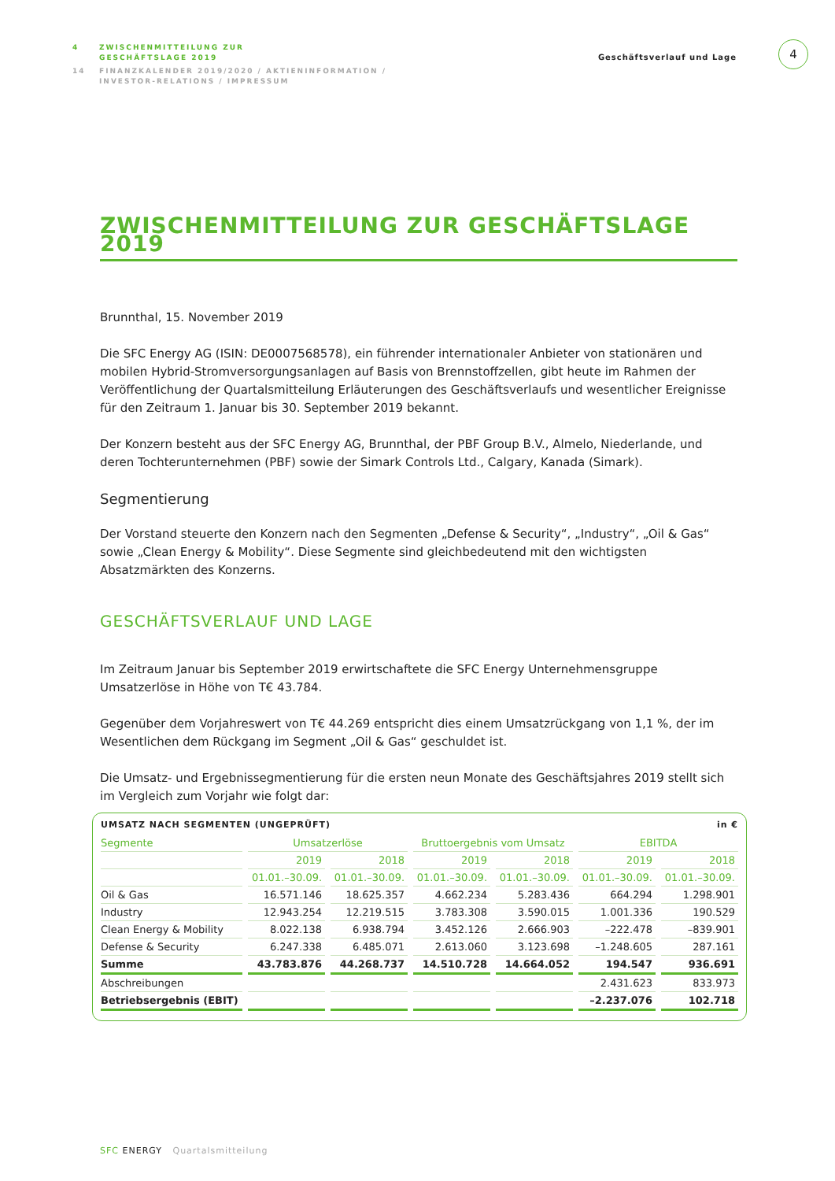4 ZWISCHENMITTEILUNG ZUR
GESCHÄFTSLAGE 2019
14 FINANZKALENDER 2019/2020 / AKTIENINFORMATION /
INVESTOR-RELATIONS / IMPRESSUM
Geschäftsverlauf und Lage
4
ZWISCHENMITTEILUNG ZUR GESCHÄFTSLAGE 2019
Brunnthal, 15. November 2019
Die SFC Energy AG (ISIN: DE0007568578), ein führender internationaler Anbieter von stationären und mobilen Hybrid-Stromversorgungsanlagen auf Basis von Brennstoffzellen, gibt heute im Rahmen der Veröffentlichung der Quartalsmitteilung Erläuterungen des Geschäftsverlaufs und wesentlicher Ereignisse für den Zeitraum 1. Januar bis 30. September 2019 bekannt.
Der Konzern besteht aus der SFC Energy AG, Brunnthal, der PBF Group B.V., Almelo, Niederlande, und deren Tochterunternehmen (PBF) sowie der Simark Controls Ltd., Calgary, Kanada (Simark).
Segmentierung
Der Vorstand steuerte den Konzern nach den Segmenten „Defense & Security“, „Industry“, „Oil & Gas“ sowie „Clean Energy & Mobility“. Diese Segmente sind gleichbedeutend mit den wichtigsten Absatzmärkten des Konzerns.
GESCHÄFTSVERLAUF UND LAGE
Im Zeitraum Januar bis September 2019 erwirtschaftete die SFC Energy Unternehmensgruppe Umsatzerlöse in Höhe von T€ 43.784.
Gegenüber dem Vorjahreswert von T€ 44.269 entspricht dies einem Umsatzrückgang von 1,1 %, der im Wesentlichen dem Rückgang im Segment „Oil & Gas“ geschuldet ist.
Die Umsatz- und Ergebnissegmentierung für die ersten neun Monate des Geschäftsjahres 2019 stellt sich im Vergleich zum Vorjahr wie folgt dar:
UMSATZ NACH SEGMENTEN (UNGEPRÜFT) in €
| Segmente | Umsatzerlöse | | Bruttoergebnis vom Umsatz | | EBITDA | |
| --- | --- | --- | --- | --- | --- | --- |
| | 2019 | 2018 | 2019 | 2018 | 2019 | 2018 |
| | 01.01.–30.09. | 01.01.–30.09. | 01.01.–30.09. | 01.01.–30.09. | 01.01.–30.09. | 01.01.–30.09. |
| Oil & Gas | 16.571.146 | 18.625.357 | 4.662.234 | 5.283.436 | 664.294 | 1.298.901 |
| Industry | 12.943.254 | 12.219.515 | 3.783.308 | 3.590.015 | 1.001.336 | 190.529 |
| Clean Energy & Mobility | 8.022.138 | 6.938.794 | 3.452.126 | 2.666.903 | –222.478 | –839.901 |
| Defense & Security | 6.247.338 | 6.485.071 | 2.613.060 | 3.123.698 | –1.248.605 | 287.161 |
| Summe | 43.783.876 | 44.268.737 | 14.510.728 | 14.664.052 | 194.547 | 936.691 |
| Abschreibungen | | | | | 2.431.623 | 833.973 |
| Betriebsergebnis (EBIT) | | | | | –2.237.076 | 102.718 |
SFC ENERGY Quartalsmitteilung